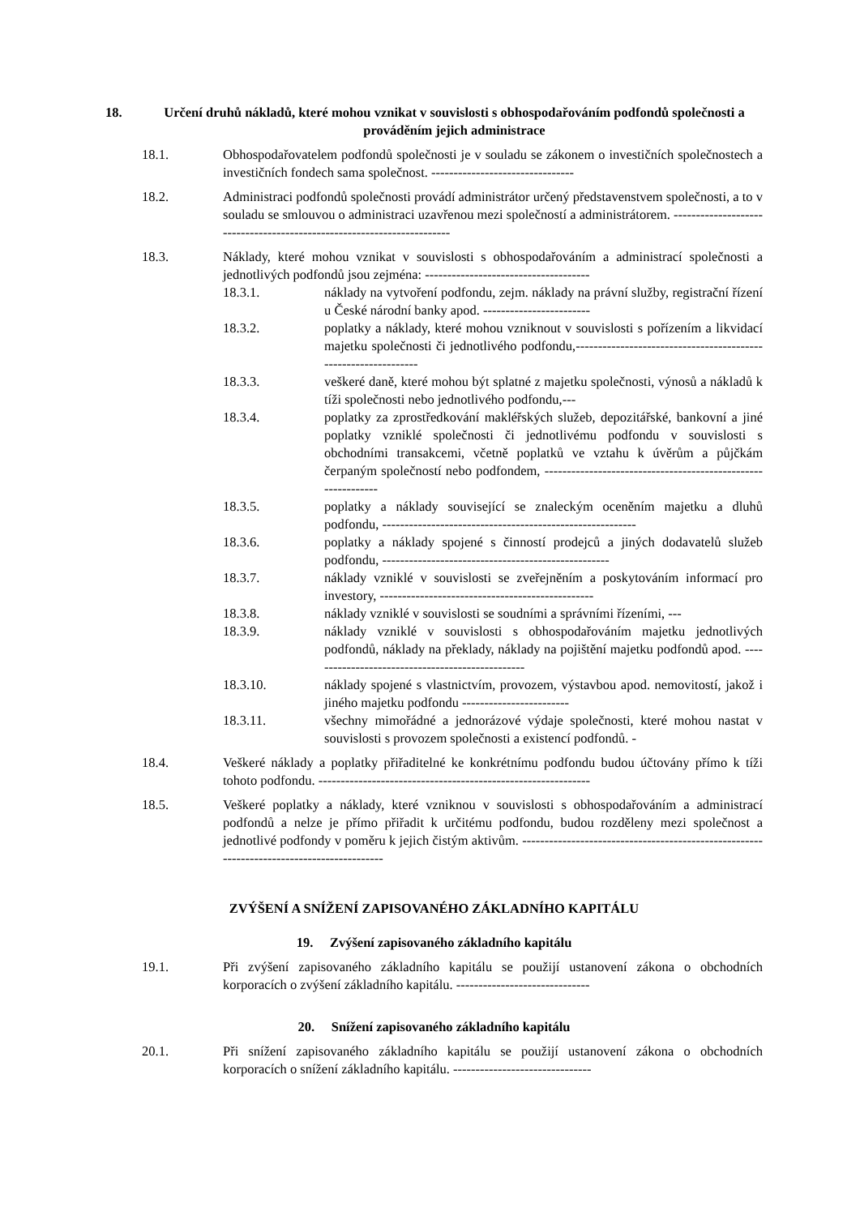18. Určení druhů nákladů, které mohou vznikat v souvislosti s obhospodařováním podfondů společnosti a prováděním jejich administrace
18.1. Obhospodařovatelem podfondů společnosti je v souladu se zákonem o investičních společnostech a investičních fondech sama společnost. --------------------------------
18.2. Administraci podfondů společnosti provádí administrátor určený představenstvem společnosti, a to v souladu se smlouvou o administraci uzavřenou mezi společností a administrátorem. -----------------------------------------------------------------------
18.3. Náklady, které mohou vznikat v souvislosti s obhospodařováním a administrací společnosti a jednotlivých podfondů jsou zejména: -------------------------------------
18.3.1. náklady na vytvoření podfondu, zejm. náklady na právní služby, registrační řízení u České národní banky apod. ------------------------
18.3.2. poplatky a náklady, které mohou vzniknout v souvislosti s pořízením a likvidací majetku společnosti či jednotlivého podfondu,---------------------------------------------------------------
18.3.3. veškeré daně, které mohou být splatné z majetku společnosti, výnosů a nákladů k tíži společnosti nebo jednotlivého podfondu,---
18.3.4. poplatky za zprostředkování makléřských služeb, depozitářské, bankovní a jiné poplatky vzniklé společnosti či jednotlivému podfondu v souvislosti s obchodními transakcemi, včetně poplatků ve vztahu k úvěrům a půjčkám čerpaným společností nebo podfondem, -------------------------------------------------------------
18.3.5. poplatky a náklady související se znaleckým oceněním majetku a dluhů podfondu, ---------------------------------------------------------
18.3.6. poplatky a náklady spojené s činností prodejců a jiných dodavatelů služeb podfondu, ---------------------------------------------------
18.3.7. náklady vzniklé v souvislosti se zveřejněním a poskytováním informací pro investory, ------------------------------------------------
18.3.8. náklady vzniklé v souvislosti se soudními a správními řízeními, ---
18.3.9. náklady vzniklé v souvislosti s obhospodařováním majetku jednotlivých podfondů, náklady na překlady, náklady na pojištění majetku podfondů apod. -------------------------------------------------
18.3.10. náklady spojené s vlastnictvím, provozem, výstavbou apod. nemovitostí, jakož i jiného majetku podfondu ------------------------
18.3.11. všechny mimořádné a jednorázové výdaje společnosti, které mohou nastat v souvislosti s provozem společnosti a existencí podfondů. -
18.4. Veškeré náklady a poplatky přiřaditelné ke konkrétnímu podfondu budou účtovány přímo k tíži tohoto podfondu. -------------------------------------------------------------
18.5. Veškeré poplatky a náklady, které vzniknou v souvislosti s obhospodařováním a administrací podfondů a nelze je přímo přiřadit k určitému podfondu, budou rozděleny mezi společnost a jednotlivé podfondy v poměru k jejich čistým aktivům. ------------------------------------------------------------------------------------------
ZVÝŠENÍ A SNÍŽENÍ ZAPISOVANÉHO ZÁKLADNÍHO KAPITÁLU
19. Zvýšení zapisovaného základního kapitálu
19.1. Při zvýšení zapisovaného základního kapitálu se použijí ustanovení zákona o obchodních korporacích o zvýšení základního kapitálu. ------------------------------
20. Snížení zapisovaného základního kapitálu
20.1. Při snížení zapisovaného základního kapitálu se použijí ustanovení zákona o obchodních korporacích o snížení základního kapitálu. -------------------------------